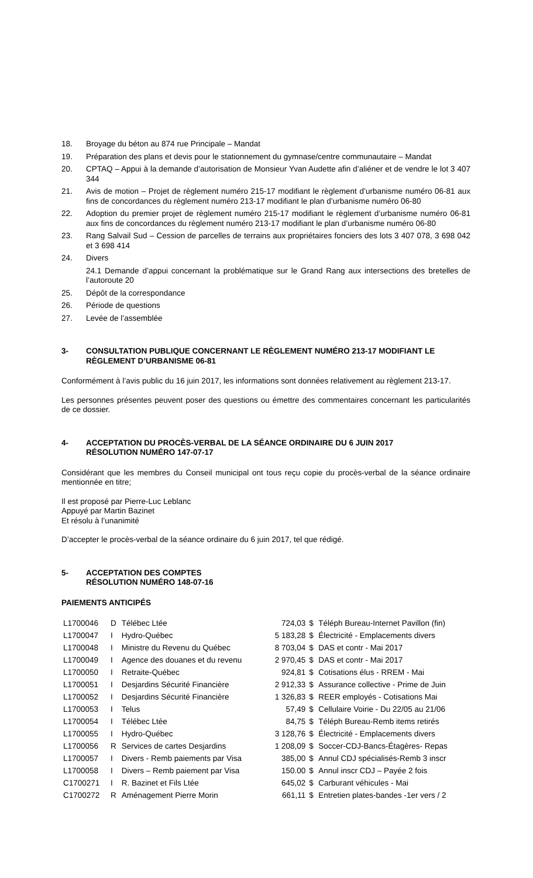18. Broyage du béton au 874 rue Principale – Mandat
19. Préparation des plans et devis pour le stationnement du gymnase/centre communautaire – Mandat
20. CPTAQ – Appui à la demande d’autorisation de Monsieur Yvan Audette afin d’aliéner et de vendre le lot 3 407 344
21. Avis de motion – Projet de règlement numéro 215-17 modifiant le règlement d’urbanisme numéro 06-81 aux fins de concordances du règlement numéro 213-17 modifiant le plan d’urbanisme numéro 06-80
22. Adoption du premier projet de règlement numéro 215-17 modifiant le règlement d’urbanisme numéro 06-81 aux fins de concordances du règlement numéro 213-17 modifiant le plan d’urbanisme numéro 06-80
23. Rang Salvail Sud – Cession de parcelles de terrains aux propriétaires fonciers des lots 3 407 078, 3 698 042 et 3 698 414
24. Divers
24.1 Demande d’appui concernant la problématique sur le Grand Rang aux intersections des bretelles de l’autoroute 20
25. Dépôt de la correspondance
26. Période de questions
27. Levée de l’assemblée
3- CONSULTATION PUBLIQUE CONCERNANT LE RÈGLEMENT NUMÉRO 213-17 MODIFIANT LE RÈGLEMENT D’URBANISME 06-81
Conformément à l’avis public du 16 juin 2017, les informations sont données relativement au règlement 213-17.
Les personnes présentes peuvent poser des questions ou émettre des commentaires concernant les particularités de ce dossier.
4- ACCEPTATION DU PROCÈS-VERBAL DE LA SÉANCE ORDINAIRE DU 6 JUIN 2017
RÉSOLUTION NUMÉRO 147-07-17
Considérant que les membres du Conseil municipal ont tous reçu copie du procès-verbal de la séance ordinaire mentionnée en titre;
Il est proposé par Pierre-Luc Leblanc
Appuyé par Martin Bazinet
Et résolu à l’unanimité
D’accepter le procès-verbal de la séance ordinaire du 6 juin 2017, tel que rédigé.
5- ACCEPTATION DES COMPTES
RÉSOLUTION NUMÉRO 148-07-16
PAIEMENTS ANTICIPÉS
| L1700046 | D | Télébec Ltée | 724,03 | $ | Téléph Bureau-Internet Pavillon (fin) |
| L1700047 | I | Hydro-Québec | 5 183,28 | $ | Électricité - Emplacements divers |
| L1700048 | I | Ministre du Revenu du Québec | 8 703,04 | $ | DAS et contr - Mai 2017 |
| L1700049 | I | Agence des douanes et du revenu | 2 970,45 | $ | DAS et contr - Mai 2017 |
| L1700050 | I | Retraite-Québec | 924,81 | $ | Cotisations élus - RREM - Mai |
| L1700051 | I | Desjardins Sécurité Financière | 2 912,33 | $ | Assurance collective - Prime de Juin |
| L1700052 | I | Desjardins Sécurité Financière | 1 326,83 | $ | REER employés - Cotisations Mai |
| L1700053 | I | Telus | 57,49 | $ | Cellulaire Voirie - Du 22/05 au 21/06 |
| L1700054 | I | Télébec Ltée | 84,75 | $ | Téléph Bureau-Remb items retirés |
| L1700055 | I | Hydro-Québec | 3 128,76 | $ | Électricité - Emplacements divers |
| L1700056 | R | Services de cartes Desjardins | 1 208,09 | $ | Soccer-CDJ-Bancs-Étagères- Repas |
| L1700057 | I | Divers - Remb paiements par Visa | 385,00 | $ | Annul CDJ spécialisés-Remb 3 inscr |
| L1700058 | I | Divers – Remb paiement par Visa | 150.00 | $ | Annul inscr CDJ – Payée 2 fois |
| C1700271 | I | R. Bazinet et Fils Ltée | 645,02 | $ | Carburant véhicules - Mai |
| C1700272 | R | Aménagement Pierre Morin | 661,11 | $ | Entretien plates-bandes -1er vers / 2 |